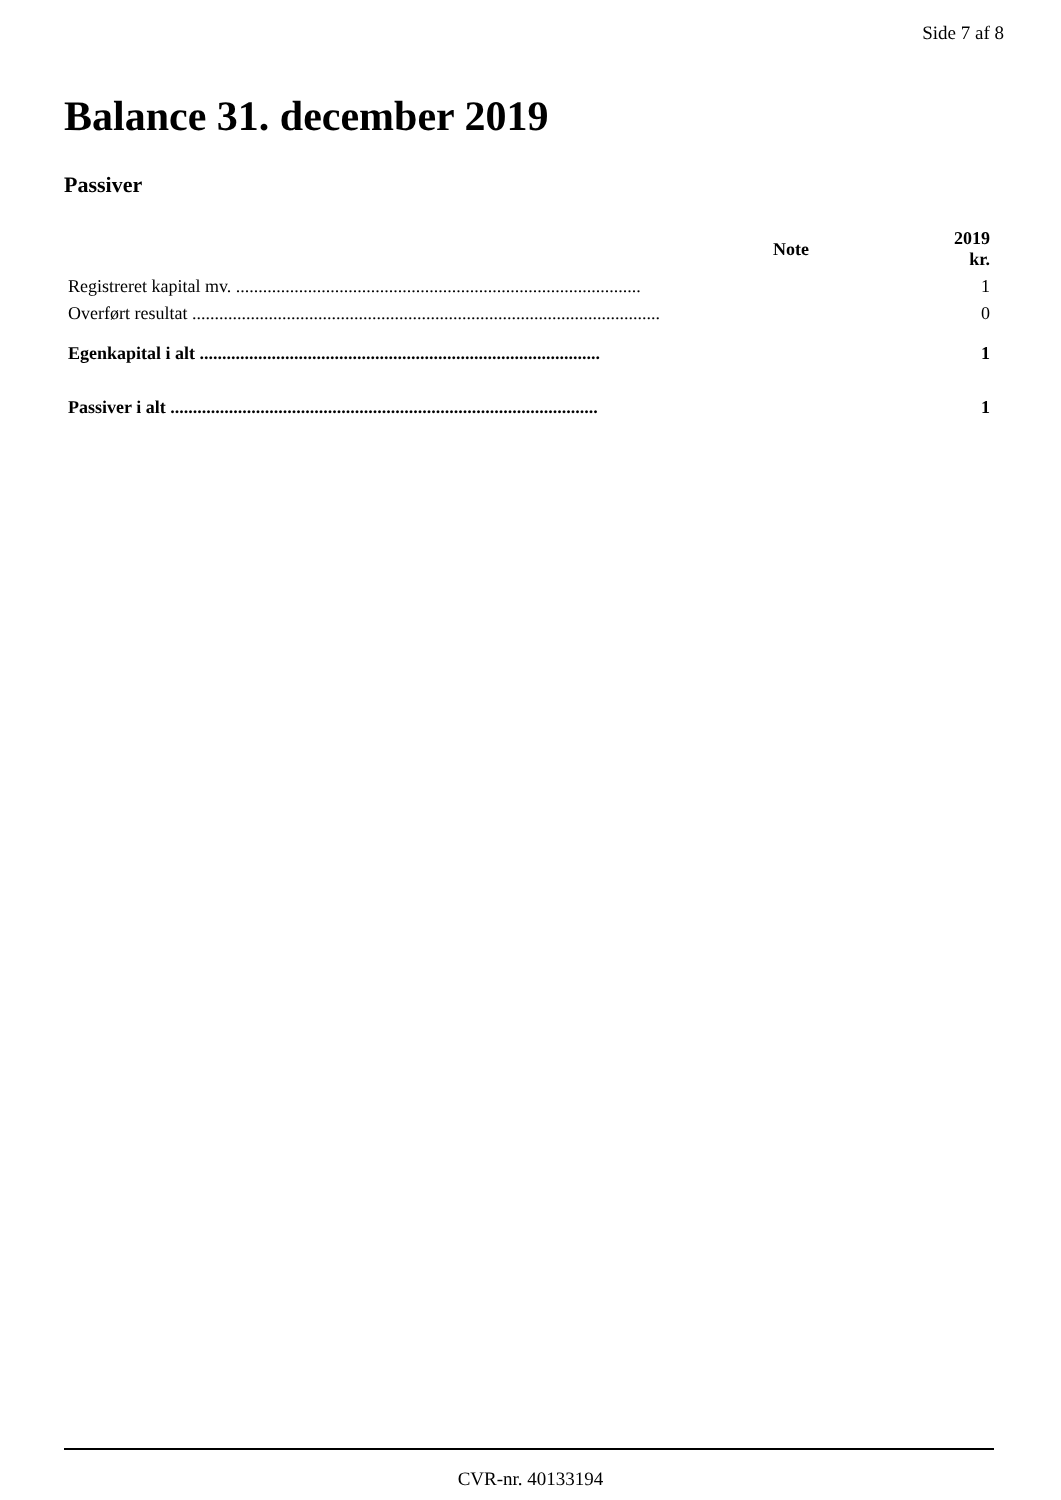Side 7 af 8
Balance 31. december 2019
Passiver
| | Note | 2019 kr. |
| --- | --- | --- |
| Registreret kapital mv. .......................................................................................... | | 1 |
| Overført resultat ........................................................................................................ | | 0 |
| Egenkapital i alt ......................................................................................... | | 1 |
| Passiver i alt ............................................................................................... | | 1 |
CVR-nr. 40133194